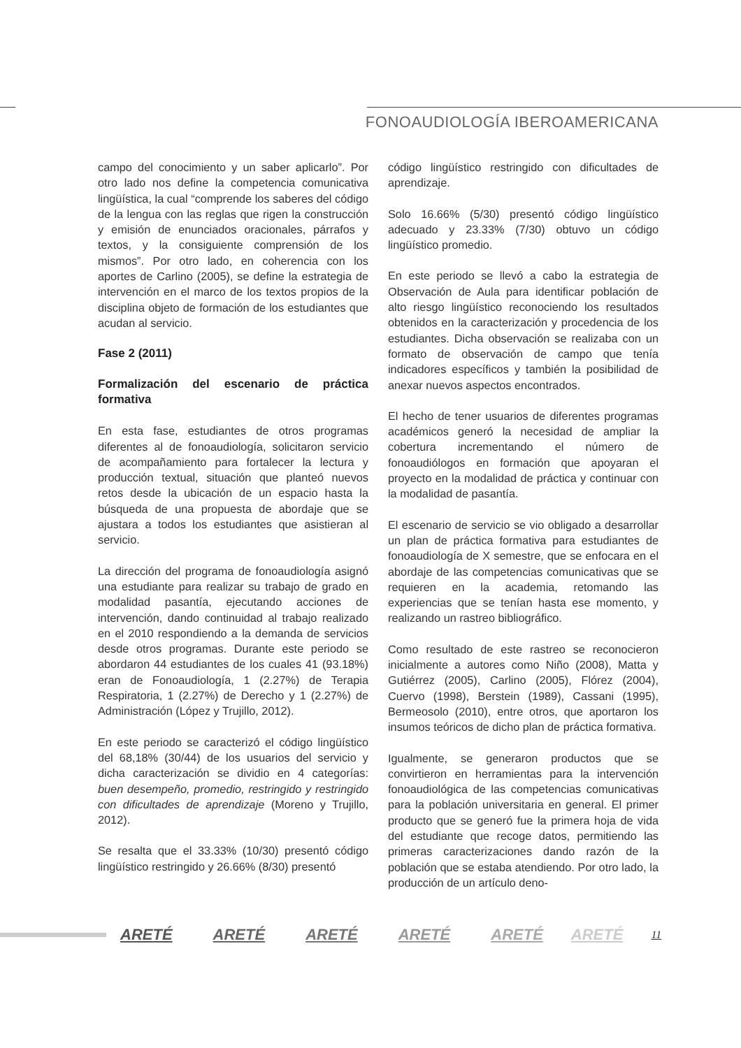FONOAUDIOLOGÍA IBEROAMERICANA
campo del conocimiento y un saber aplicarlo”. Por otro lado nos define la competencia comunicativa lingüística, la cual “comprende los saberes del código de la lengua con las reglas que rigen la construcción y emisión de enunciados oracionales, párrafos y textos, y la consiguiente comprensión de los mismos”. Por otro lado, en coherencia con los aportes de Carlino (2005), se define la estrategia de intervención en el marco de los textos propios de la disciplina objeto de formación de los estudiantes que acudan al servicio.
Fase 2 (2011)
Formalización del escenario de práctica formativa
En esta fase, estudiantes de otros programas diferentes al de fonoaudiología, solicitaron servicio de acompañamiento para fortalecer la lectura y producción textual, situación que planteó nuevos retos desde la ubicación de un espacio hasta la búsqueda de una propuesta de abordaje que se ajustara a todos los estudiantes que asistieran al servicio.
La dirección del programa de fonoaudiología asignó una estudiante para realizar su trabajo de grado en modalidad pasantía, ejecutando acciones de intervención, dando continuidad al trabajo realizado en el 2010 respondiendo a la demanda de servicios desde otros programas. Durante este periodo se abordaron 44 estudiantes de los cuales 41 (93.18%) eran de Fonoaudiología, 1 (2.27%) de Terapia Respiratoria, 1 (2.27%) de Derecho y 1 (2.27%) de Administración (López y Trujillo, 2012).
En este periodo se caracterizó el código lingüístico del 68,18% (30/44) de los usuarios del servicio y dicha caracterización se dividio en 4 categorías: buen desempeño, promedio, restringido y restringido con dificultades de aprendizaje (Moreno y Trujillo, 2012).
Se resalta que el 33.33% (10/30) presentó código lingüístico restringido y 26.66% (8/30) presentó
código lingüístico restringido con dificultades de aprendizaje.
Solo 16.66% (5/30) presentó código lingüístico adecuado y 23.33% (7/30) obtuvo un código lingüístico promedio.
En este periodo se llevó a cabo la estrategia de Observación de Aula para identificar población de alto riesgo lingüístico reconociendo los resultados obtenidos en la caracterización y procedencia de los estudiantes. Dicha observación se realizaba con un formato de observación de campo que tenía indicadores específicos y también la posibilidad de anexar nuevos aspectos encontrados.
El hecho de tener usuarios de diferentes programas académicos generó la necesidad de ampliar la cobertura incrementando el número de fonoaudiólogos en formación que apoyaran el proyecto en la modalidad de práctica y continuar con la modalidad de pasantía.
El escenario de servicio se vio obligado a desarrollar un plan de práctica formativa para estudiantes de fonoaudiología de X semestre, que se enfocara en el abordaje de las competencias comunicativas que se requieren en la academia, retomando las experiencias que se tenían hasta ese momento, y realizando un rastreo bibliográfico.
Como resultado de este rastreo se reconocieron inicialmente a autores como Niño (2008), Matta y Gutiérrez (2005), Carlino (2005), Flórez (2004), Cuervo (1998), Berstein (1989), Cassani (1995), Bermeosolo (2010), entre otros, que aportaron los insumos teóricos de dicho plan de práctica formativa.
Igualmente, se generaron productos que se convirtieron en herramientas para la intervención fonoaudiológica de las competencias comunicativas para la población universitaria en general. El primer producto que se generó fue la primera hoja de vida del estudiante que recoge datos, permitiendo las primeras caracterizaciones dando razón de la población que se estaba atendiendo. Por otro lado, la producción de un artículo deno-
ARETÉ ARETÉ ARETÉ ARETÉ ARETÉ ARETÉ 11